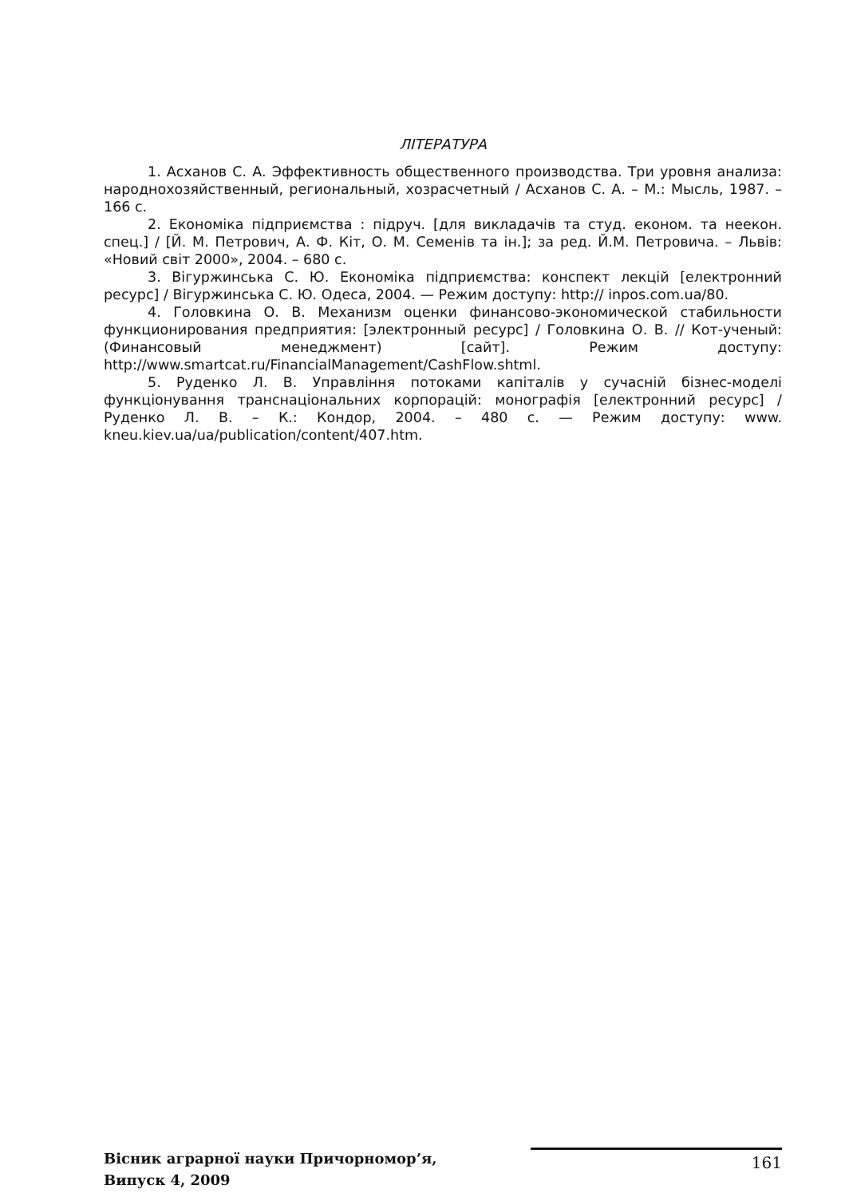ЛІТЕРАТУРА
1. Асханов С. А. Эффективность общественного производства. Три уровня анализа: народнохозяйственный, региональный, хозрасчетный / Асханов С. А. – М.: Мысль, 1987. – 166 с.
2. Економіка підприємства : підруч. [для викладачів та студ. економ. та неекон. спец.] / [Й. М. Петрович, А. Ф. Кіт, О. М. Семенів та ін.]; за ред. Й.М. Петровича. – Львів: «Новий світ 2000», 2004. – 680 с.
3. Вігуржинська С. Ю. Економіка підприємства: конспект лекцій [електронний ресурс] / Вігуржинська С. Ю. Одеса, 2004. — Режим доступу: http:// inpos.com.ua/80.
4. Головкина О. В. Механизм оценки финансово-экономической стабильности функционирования предприятия: [электронный ресурс] / Головкина О. В. // Кот-ученый: (Финансовый менеджмент) [сайт]. Режим доступу: http://www.smartcat.ru/FinancialManagement/CashFlow.shtml.
5. Руденко Л. В. Управління потоками капіталів у сучасній бізнес-моделі функціонування транснаціональних корпорацій: монографія [електронний ресурс] / Руденко Л. В. – К.: Кондор, 2004. – 480 с. — Режим доступу: www. kneu.kiev.ua/ua/publication/content/407.htm.
Вісник аграрної науки Причорномор’я,
Випуск 4, 2009
161